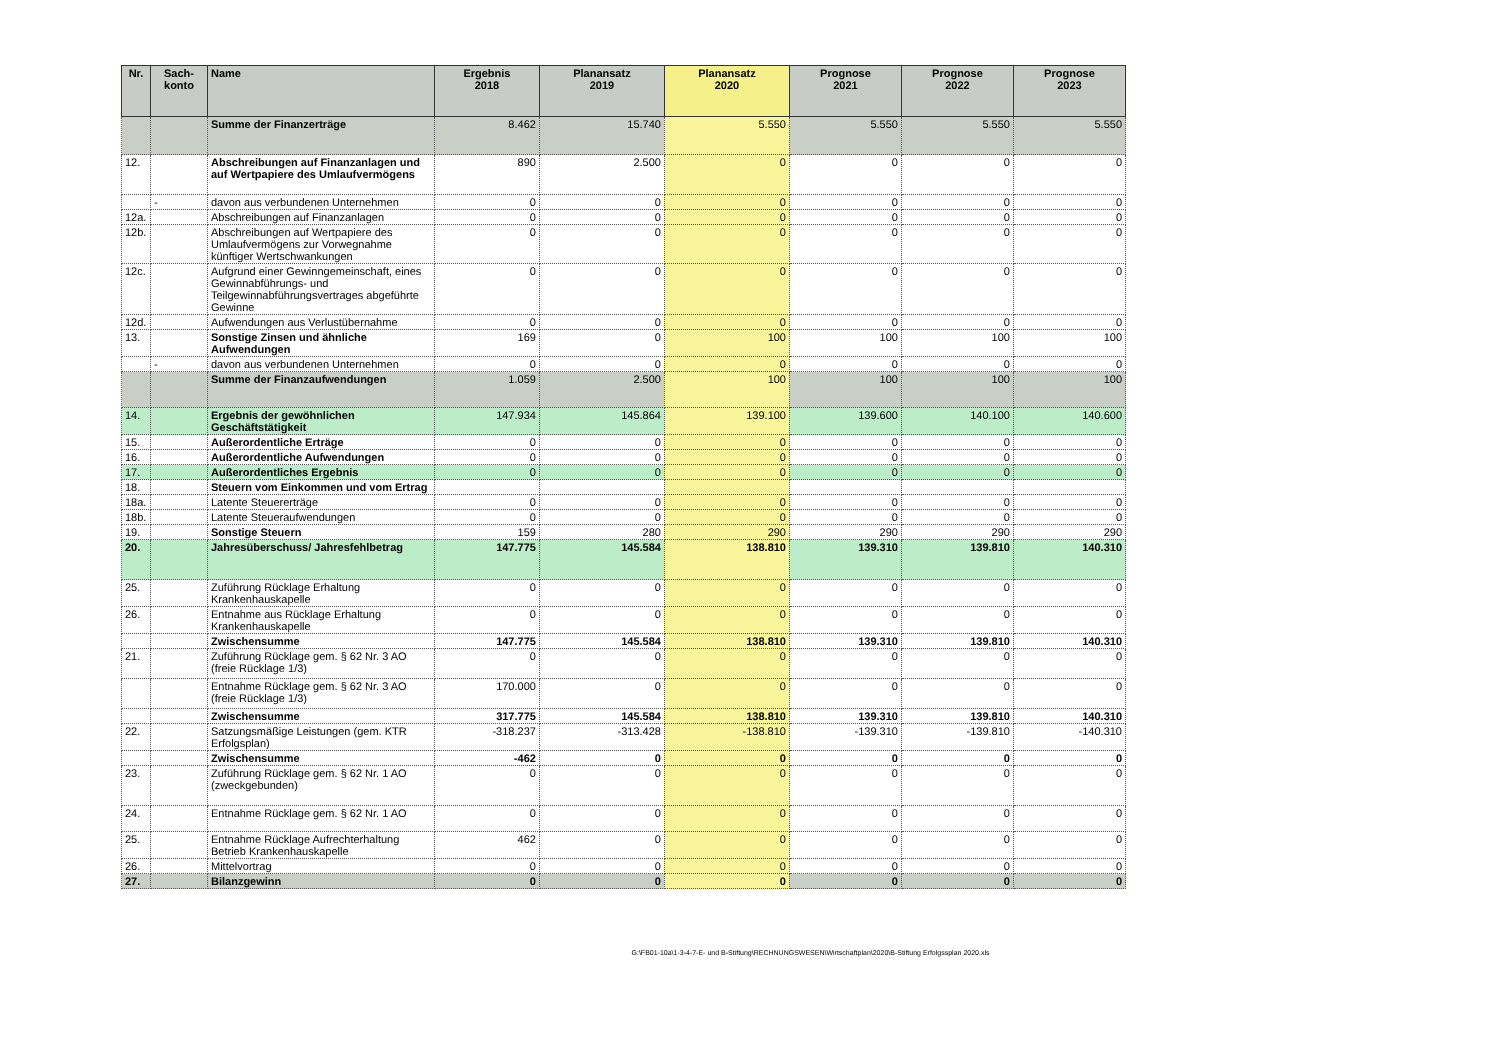| Nr. | Sach- konto | Name | Ergebnis 2018 | Planansatz 2019 | Planansatz 2020 | Prognose 2021 | Prognose 2022 | Prognose 2023 |
| --- | --- | --- | --- | --- | --- | --- | --- | --- |
| | | Summe der Finanzerträge | 8.462 | 15.740 | 5.550 | 5.550 | 5.550 | 5.550 |
| 12. | | Abschreibungen auf Finanzanlagen und auf Wertpapiere des Umlaufvermögens | 890 | 2.500 | 0 | 0 | 0 | 0 |
| | - | davon aus verbundenen Unternehmen | 0 | 0 | 0 | 0 | 0 | 0 |
| 12a. | | Abschreibungen auf Finanzanlagen | 0 | 0 | 0 | 0 | 0 | 0 |
| 12b. | | Abschreibungen auf Wertpapiere des Umlaufvermögens zur Vorwegnahme künftiger Wertschwankungen | 0 | 0 | 0 | 0 | 0 | 0 |
| 12c. | | Aufgrund einer Gewinngemeinschaft, eines Gewinnabführungs- und Teilgewinnabführungsvertrages abgeführte Gewinne | 0 | 0 | 0 | 0 | 0 | 0 |
| 12d. | | Aufwendungen aus Verlustübernahme | 0 | 0 | 0 | 0 | 0 | 0 |
| 13. | | Sonstige Zinsen und ähnliche Aufwendungen | 169 | 0 | 100 | 100 | 100 | 100 |
| | - | davon aus verbundenen Unternehmen | 0 | 0 | 0 | 0 | 0 | 0 |
| | | Summe der Finanzaufwendungen | 1.059 | 2.500 | 100 | 100 | 100 | 100 |
| 14. | | Ergebnis der gewöhnlichen Geschäftstätigkeit | 147.934 | 145.864 | 139.100 | 139.600 | 140.100 | 140.600 |
| 15. | | Außerordentliche Erträge | 0 | 0 | 0 | 0 | 0 | 0 |
| 16. | | Außerordentliche Aufwendungen | 0 | 0 | 0 | 0 | 0 | 0 |
| 17. | | Außerordentliches Ergebnis | 0 | 0 | 0 | 0 | 0 | 0 |
| 18. | | Steuern vom Einkommen und vom Ertrag | | | | | | |
| 18a. | | Latente Steuererträge | 0 | 0 | 0 | 0 | 0 | 0 |
| 18b. | | Latente Steueraufwendungen | 0 | 0 | 0 | 0 | 0 | 0 |
| 19. | | Sonstige Steuern | 159 | 280 | 290 | 290 | 290 | 290 |
| 20. | | Jahresüberschuss/ Jahresfehlbetrag | 147.775 | 145.584 | 138.810 | 139.310 | 139.810 | 140.310 |
| 25. | | Zuführung Rücklage Erhaltung Krankenhauskapelle | 0 | 0 | 0 | 0 | 0 | 0 |
| 26. | | Entnahme aus Rücklage Erhaltung Krankenhauskapelle | 0 | 0 | 0 | 0 | 0 | 0 |
| | | Zwischensumme | 147.775 | 145.584 | 138.810 | 139.310 | 139.810 | 140.310 |
| 21. | | Zuführung Rücklage gem. § 62 Nr. 3 AO (freie Rücklage 1/3) | 0 | 0 | 0 | 0 | 0 | 0 |
| | | Entnahme Rücklage gem. § 62 Nr. 3 AO (freie Rücklage 1/3) | 170.000 | 0 | 0 | 0 | 0 | 0 |
| | | Zwischensumme | 317.775 | 145.584 | 138.810 | 139.310 | 139.810 | 140.310 |
| 22. | | Satzungsmäßige Leistungen (gem. KTR Erfolgsplan) | -318.237 | -313.428 | -138.810 | -139.310 | -139.810 | -140.310 |
| | | Zwischensumme | -462 | 0 | 0 | 0 | 0 | 0 |
| 23. | | Zuführung Rücklage gem. § 62 Nr. 1 AO (zweckgebunden) | 0 | 0 | 0 | 0 | 0 | 0 |
| 24. | | Entnahme Rücklage gem. § 62 Nr. 1 AO | 0 | 0 | 0 | 0 | 0 | 0 |
| 25. | | Entnahme Rücklage Aufrechterhaltung Betrieb Krankenhauskapelle | 462 | 0 | 0 | 0 | 0 | 0 |
| 26. | | Mittelvortrag | 0 | 0 | 0 | 0 | 0 | 0 |
| 27. | | Bilanzgewinn | 0 | 0 | 0 | 0 | 0 | 0 |
G:\FB01-10a\1-3-4-7-E- und B-Stiftung\RECHNUNGSWESEN\Wirtschaftplan\2020\B-Stiftung Erfolgssplan 2020.xls